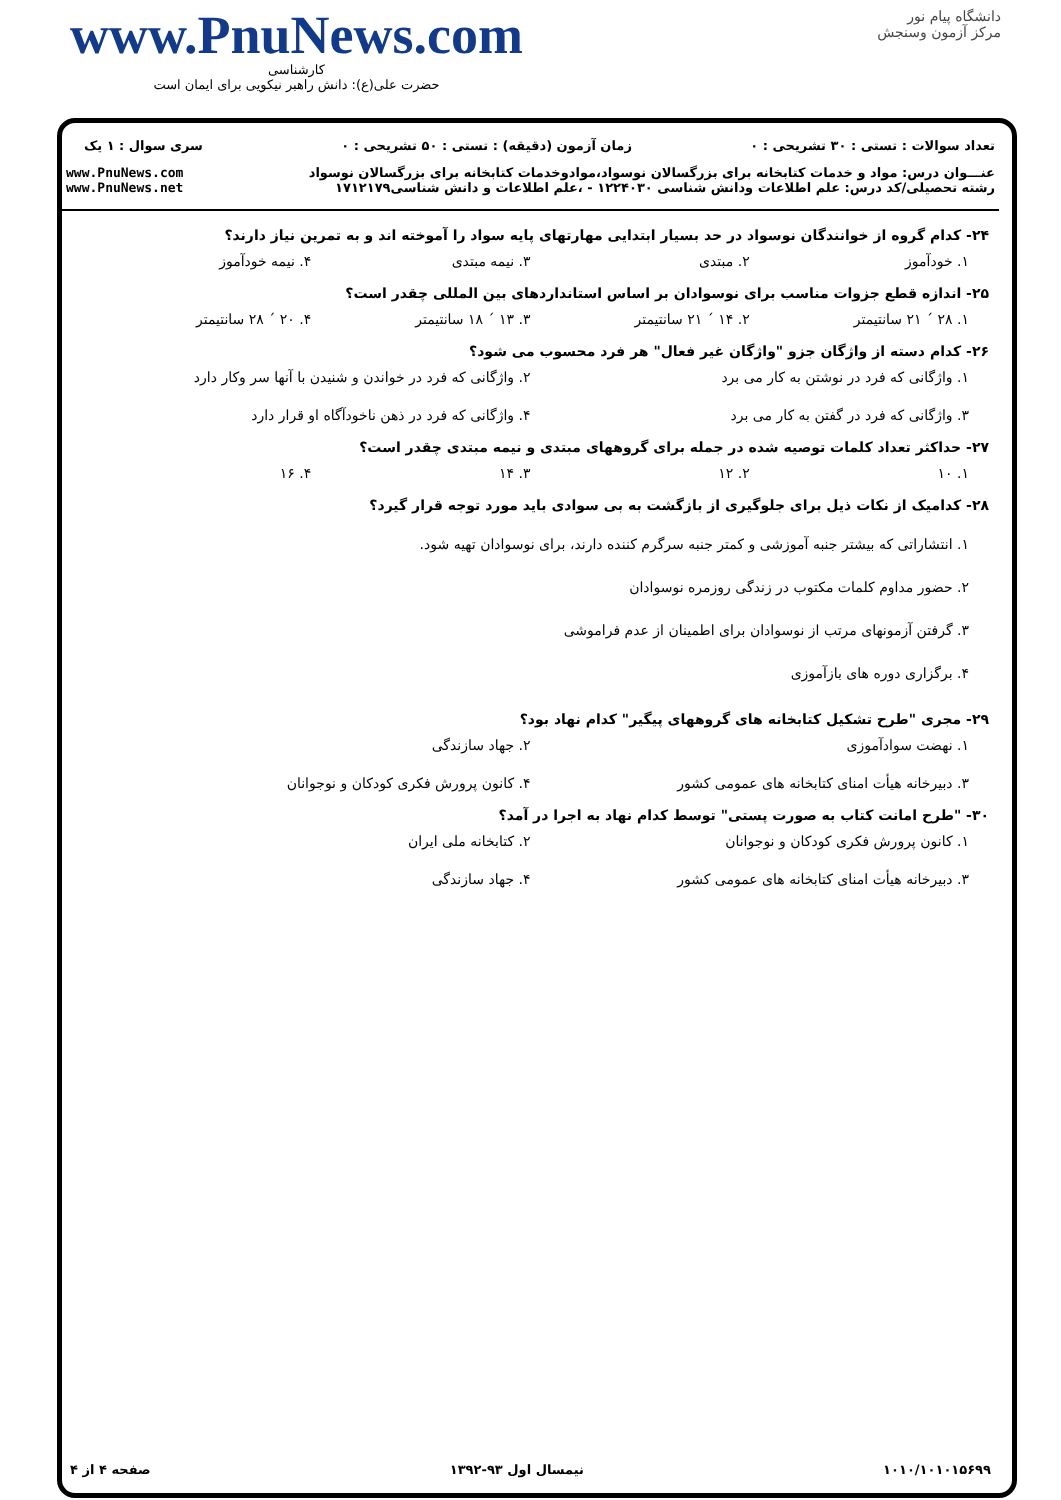www.PnuNews.com
کارشناسی
حضرت علی(ع): دانش راهبر نیکویی برای ایمان است
دانشگاه پیام نور
مرکز آزمون وسنجش
| تعداد سوالات : تستی : ۳۰ تشریحی : ۰ | زمان آزمون (دقیقه) : تستی : ۵۰ تشریحی : ۰ | سری سوال : ۱ یک |
| عنـــوان درس: مواد و خدمات کتابخانه برای بزرگسالان نوسواد،موادوخدمات کتابخانه برای بزرگسالان نوسواد رشته تحصیلی/کد درس: علم اطلاعات ودانش شناسی ۱۲۲۴۰۳۰ - ،علم اطلاعات و دانش شناسی۱۷۱۲۱۷۹ | | www.PnuNews.com www.PnuNews.net |
۲۴- کدام گروه از خوانندگان نوسواد در حد بسیار ابتدایی مهارتهای پایه سواد را آموخته اند و به تمرین نیاز دارند؟
۱. خودآموز ۲. مبتدی ۳. نیمه مبتدی ۴. نیمه خودآموز
۲۵- اندازه قطع جزوات مناسب برای نوسوادان بر اساس استانداردهای بین المللی چقدر است؟
۱. ۲۸ ´ ۲۱ سانتیمتر ۲. ۱۴ ´ ۲۱ سانتیمتر ۳. ۱۳ ´ ۱۸ سانتیمتر ۴. ۲۰ ´ ۲۸ سانتیمتر
۲۶- کدام دسته از واژگان جزو "واژگان غیر فعال" هر فرد محسوب می شود؟
۱. واژگانی که فرد در نوشتن به کار می برد ۲. واژگانی که فرد در خواندن و شنیدن با آنها سر وکار دارد ۳. واژگانی که فرد در گفتن به کار می برد ۴. واژگانی که فرد در ذهن ناخودآگاه او قرار دارد
۲۷- حداکثر تعداد کلمات توصیه شده در جمله برای گروههای مبتدی و نیمه مبتدی چقدر است؟
۱. ۱۰ ۲. ۱۲ ۳. ۱۴ ۴. ۱۶
۲۸- کدامیک از نکات ذیل برای جلوگیری از بازگشت به بی سوادی باید مورد توجه قرار گیرد؟
۱. انتشاراتی که بیشتر جنبه آموزشی و کمتر جنبه سرگرم کننده دارند، برای نوسوادان تهیه شود.
۲. حضور مداوم کلمات مکتوب در زندگی روزمره نوسوادان
۳. گرفتن آزمونهای مرتب از نوسوادان برای اطمینان از عدم فراموشی
۴. برگزاری دوره های بازآموزی
۲۹- مجری "طرح تشکیل کتابخانه های گروههای پیگیر" کدام نهاد بود؟
۱. نهضت سوادآموزی ۲. جهاد سازندگی ۳. دبیرخانه هیأت امنای کتابخانه های عمومی کشور ۴. کانون پرورش فکری کودکان و نوجوانان
۳۰- "طرح امانت کتاب به صورت پستی" توسط کدام نهاد به اجرا در آمد؟
۱. کانون پرورش فکری کودکان و نوجوانان ۲. کتابخانه ملی ایران ۳. دبیرخانه هیأت امنای کتابخانه های عمومی کشور ۴. جهاد سازندگی
۱۰۱۰/۱۰۱۰۱۵۶۹۹ نیمسال اول ۹۳-۱۳۹۲ صفحه ۴ از ۴